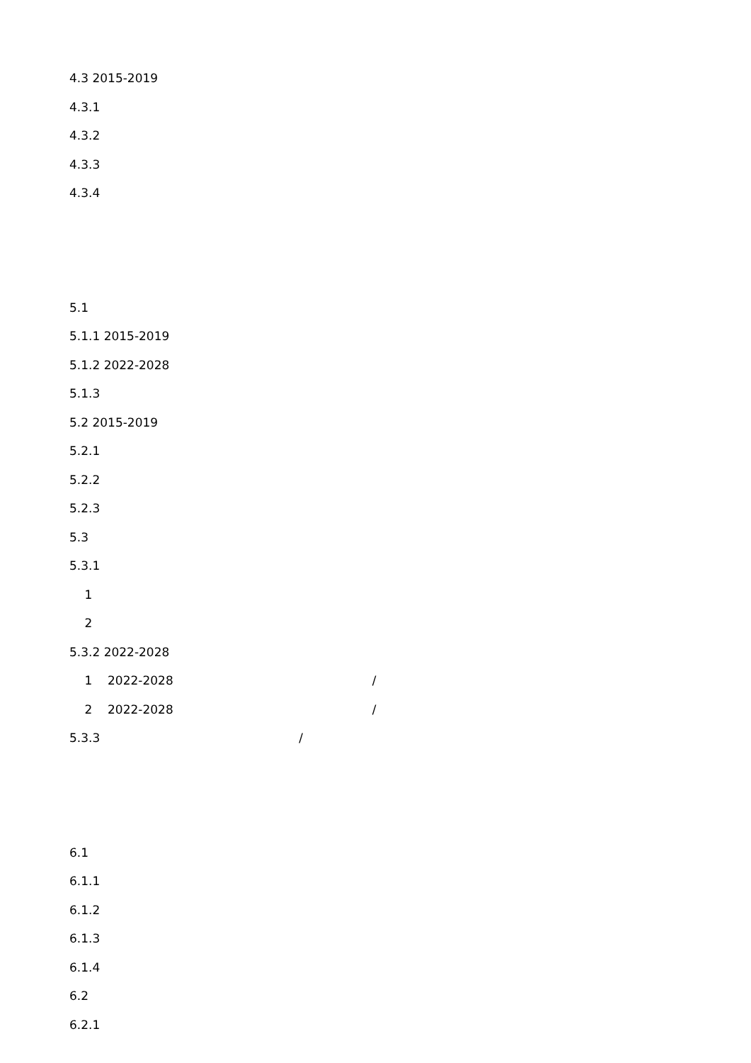4.3 2015-2019
4.3.1
4.3.2
4.3.3
4.3.4
5.1
5.1.1 2015-2019
5.1.2 2022-2028
5.1.3
5.2 2015-2019
5.2.1
5.2.2
5.2.3
5.3
5.3.1
1
2
5.3.2 2022-2028
1 2022-2028 /
2 2022-2028 /
5.3.3 /
6.1
6.1.1
6.1.2
6.1.3
6.1.4
6.2
6.2.1